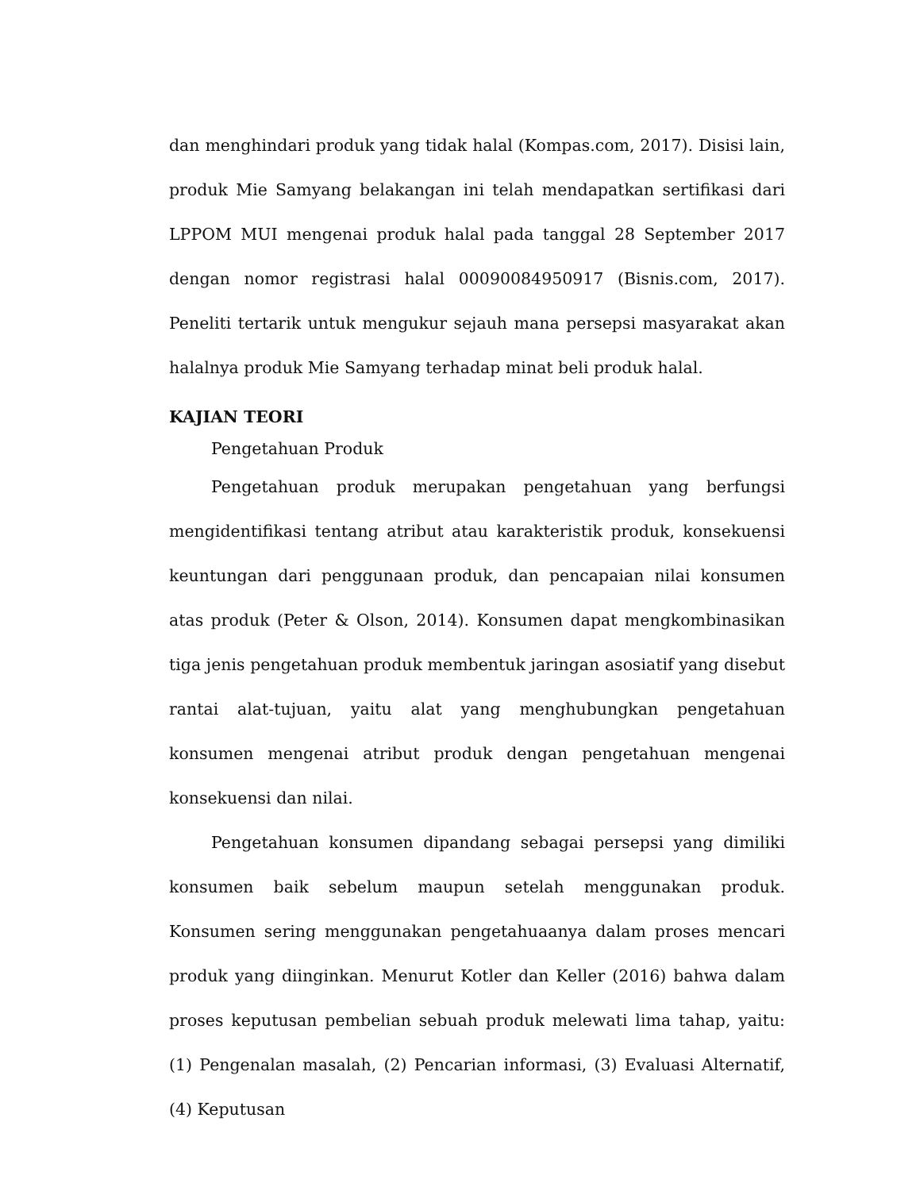dan menghindari produk yang tidak halal (Kompas.com, 2017). Disisi lain, produk Mie Samyang belakangan ini telah mendapatkan sertifikasi dari LPPOM MUI mengenai produk halal pada tanggal 28 September 2017 dengan nomor registrasi halal 00090084950917 (Bisnis.com, 2017). Peneliti tertarik untuk mengukur sejauh mana persepsi masyarakat akan halalnya produk Mie Samyang terhadap minat beli produk halal.
KAJIAN TEORI
Pengetahuan Produk
Pengetahuan produk merupakan pengetahuan yang berfungsi mengidentifikasi tentang atribut atau karakteristik produk, konsekuensi keuntungan dari penggunaan produk, dan pencapaian nilai konsumen atas produk (Peter & Olson, 2014). Konsumen dapat mengkombinasikan tiga jenis pengetahuan produk membentuk jaringan asosiatif yang disebut rantai alat-tujuan, yaitu alat yang menghubungkan pengetahuan konsumen mengenai atribut produk dengan pengetahuan mengenai konsekuensi dan nilai.
Pengetahuan konsumen dipandang sebagai persepsi yang dimiliki konsumen baik sebelum maupun setelah menggunakan produk. Konsumen sering menggunakan pengetahuaanya dalam proses mencari produk yang diinginkan. Menurut Kotler dan Keller (2016) bahwa dalam proses keputusan pembelian sebuah produk melewati lima tahap, yaitu: (1) Pengenalan masalah, (2) Pencarian informasi, (3) Evaluasi Alternatif, (4) Keputusan